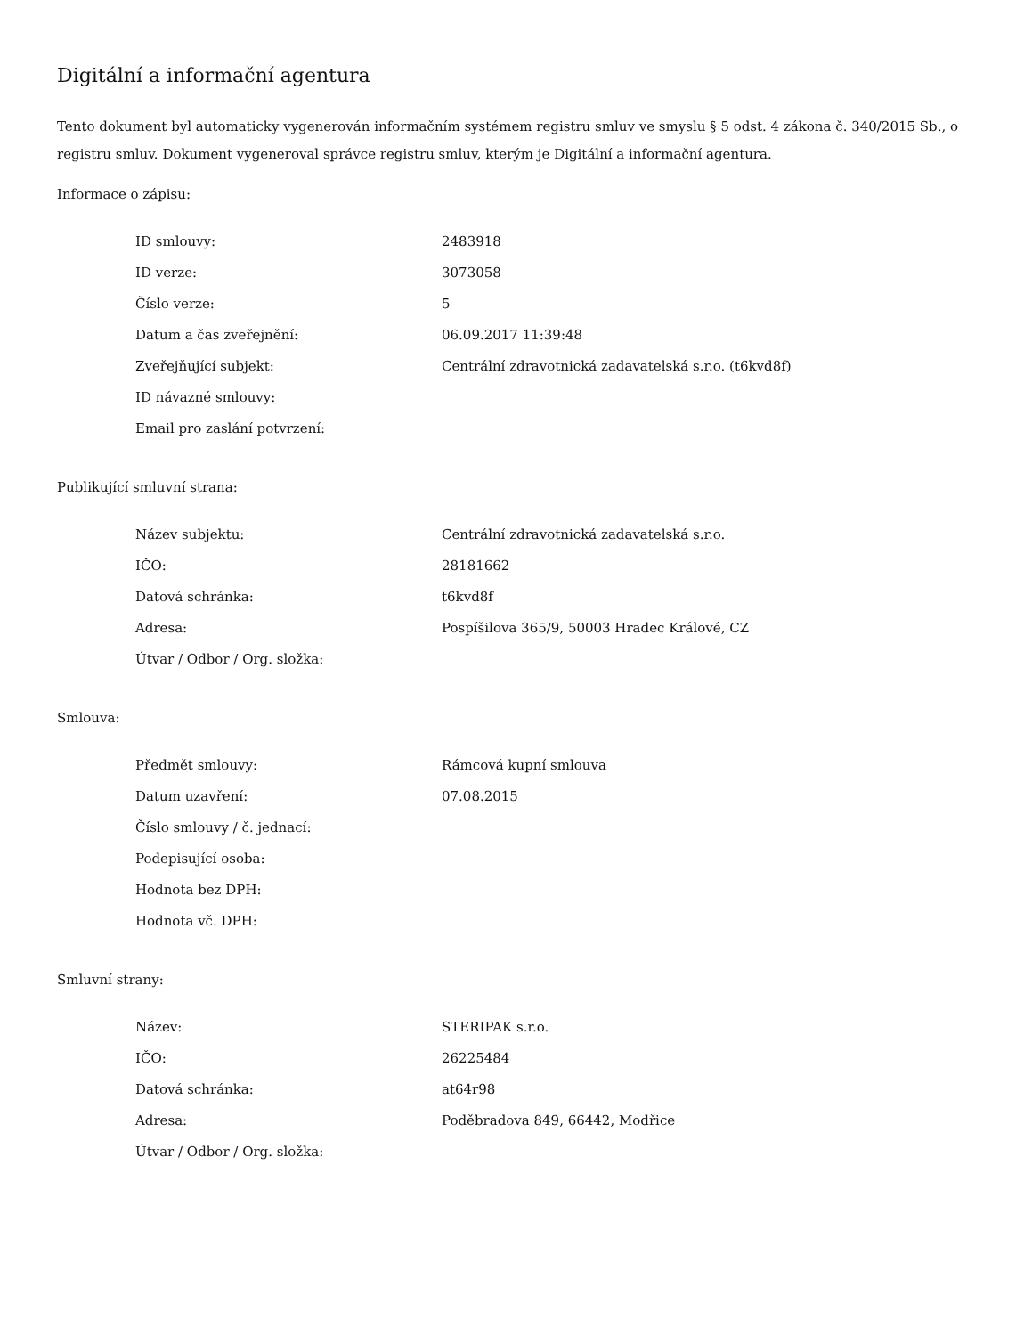Digitální a informační agentura
Tento dokument byl automaticky vygenerován informačním systémem registru smluv ve smyslu § 5 odst. 4 zákona č. 340/2015 Sb., o registru smluv. Dokument vygeneroval správce registru smluv, kterým je Digitální a informační agentura.
Informace o zápisu:
| ID smlouvy: | 2483918 |
| ID verze: | 3073058 |
| Číslo verze: | 5 |
| Datum a čas zveřejnění: | 06.09.2017 11:39:48 |
| Zveřejňující subjekt: | Centrální zdravotnická zadavatelská s.r.o. (t6kvd8f) |
| ID návazné smlouvy: | |
| Email pro zaslání potvrzení: | |
Publikující smluvní strana:
| Název subjektu: | Centrální zdravotnická zadavatelská s.r.o. |
| IČO: | 28181662 |
| Datová schránka: | t6kvd8f |
| Adresa: | Pospíšilova 365/9, 50003 Hradec Králové, CZ |
| Útvar / Odbor / Org. složka: | |
Smlouva:
| Předmět smlouvy: | Rámcová kupní smlouva |
| Datum uzavření: | 07.08.2015 |
| Číslo smlouvy / č. jednací: | |
| Podepisující osoba: | |
| Hodnota bez DPH: | |
| Hodnota vč. DPH: | |
Smluvní strany:
| Název: | STERIPAK s.r.o. |
| IČO: | 26225484 |
| Datová schránka: | at64r98 |
| Adresa: | Poděbradova 849, 66442, Modřice |
| Útvar / Odbor / Org. složka: | |